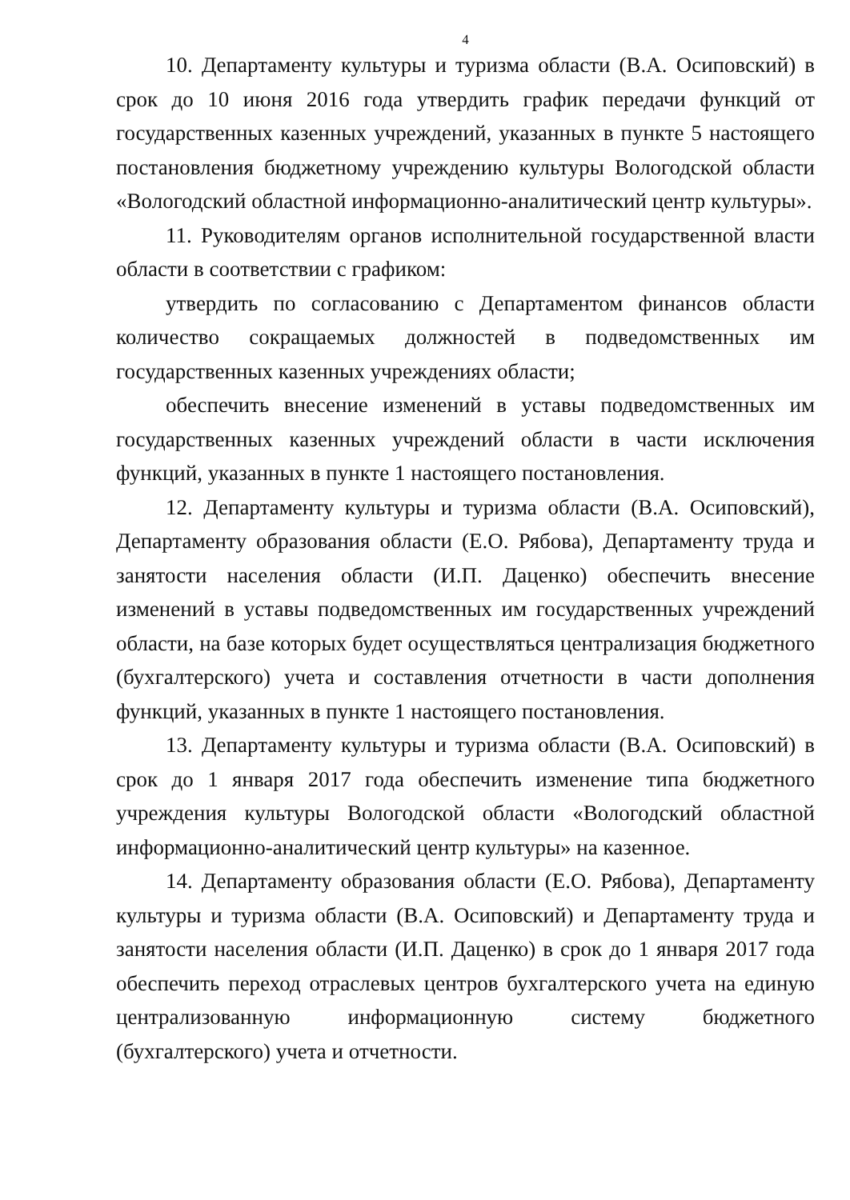4
10. Департаменту культуры и туризма области (В.А. Осиповский) в срок до 10 июня 2016 года утвердить график передачи функций от государственных казенных учреждений, указанных в пункте 5 настоящего постановления бюджетному учреждению культуры Вологодской области «Вологодский областной информационно-аналитический центр культуры».
11. Руководителям органов исполнительной государственной власти области в соответствии с графиком:
утвердить по согласованию с Департаментом финансов области количество сокращаемых должностей в подведомственных им государственных казенных учреждениях области;
обеспечить внесение изменений в уставы подведомственных им государственных казенных учреждений области в части исключения функций, указанных в пункте 1 настоящего постановления.
12. Департаменту культуры и туризма области (В.А. Осиповский), Департаменту образования области (Е.О. Рябова), Департаменту труда и занятости населения области (И.П. Даценко) обеспечить внесение изменений в уставы подведомственных им государственных учреждений области, на базе которых будет осуществляться централизация бюджетного (бухгалтерского) учета и составления отчетности в части дополнения функций, указанных в пункте 1 настоящего постановления.
13. Департаменту культуры и туризма области (В.А. Осиповский) в срок до 1 января 2017 года обеспечить изменение типа бюджетного учреждения культуры Вологодской области «Вологодский областной информационно-аналитический центр культуры» на казенное.
14. Департаменту образования области (Е.О. Рябова), Департаменту культуры и туризма области (В.А. Осиповский) и Департаменту труда и занятости населения области (И.П. Даценко) в срок до 1 января 2017 года обеспечить переход отраслевых центров бухгалтерского учета на единую централизованную информационную систему бюджетного (бухгалтерского) учета и отчетности.